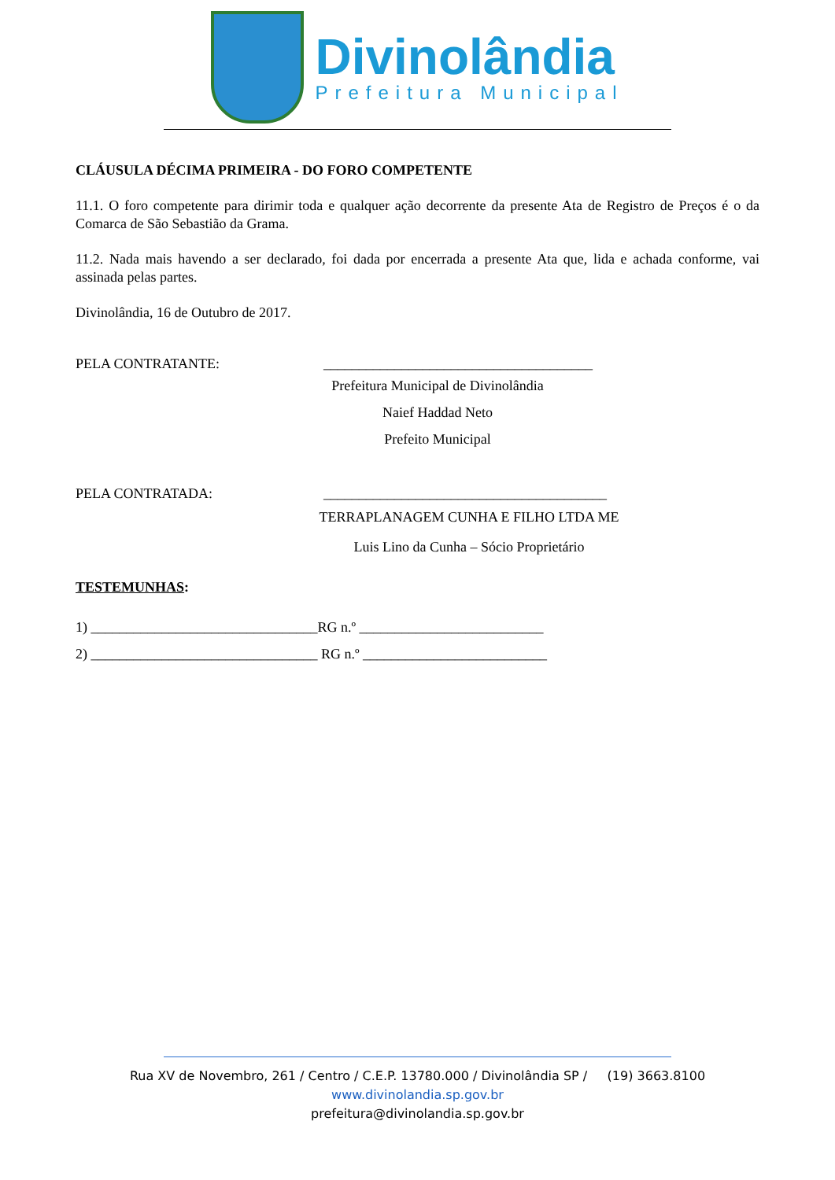Divinolândia
Prefeitura Municipal
CLÁUSULA DÉCIMA PRIMEIRA - DO FORO COMPETENTE
11.1. O foro competente para dirimir toda e qualquer ação decorrente da presente Ata de Registro de Preços é o da Comarca de São Sebastião da Grama.
11.2. Nada mais havendo a ser declarado, foi dada por encerrada a presente Ata que, lida e achada conforme, vai assinada pelas partes.
Divinolândia, 16 de Outubro de 2017.
PELA CONTRATANTE: ______________________________________
Prefeitura Municipal de Divinolândia
Naief Haddad Neto
Prefeito Municipal
PELA CONTRATADA: ________________________________________
TERRAPLANAGEM CUNHA E FILHO LTDA ME
Luis Lino da Cunha – Sócio Proprietário
TESTEMUNHAS:
1) ________________________________RG n.º __________________________
2) ________________________________ RG n.º __________________________
Rua XV de Novembro, 261 / Centro / C.E.P. 13780.000 / Divinolândia SP / (19) 3663.8100
www.divinolandia.sp.gov.br
prefeitura@divinolandia.sp.gov.br